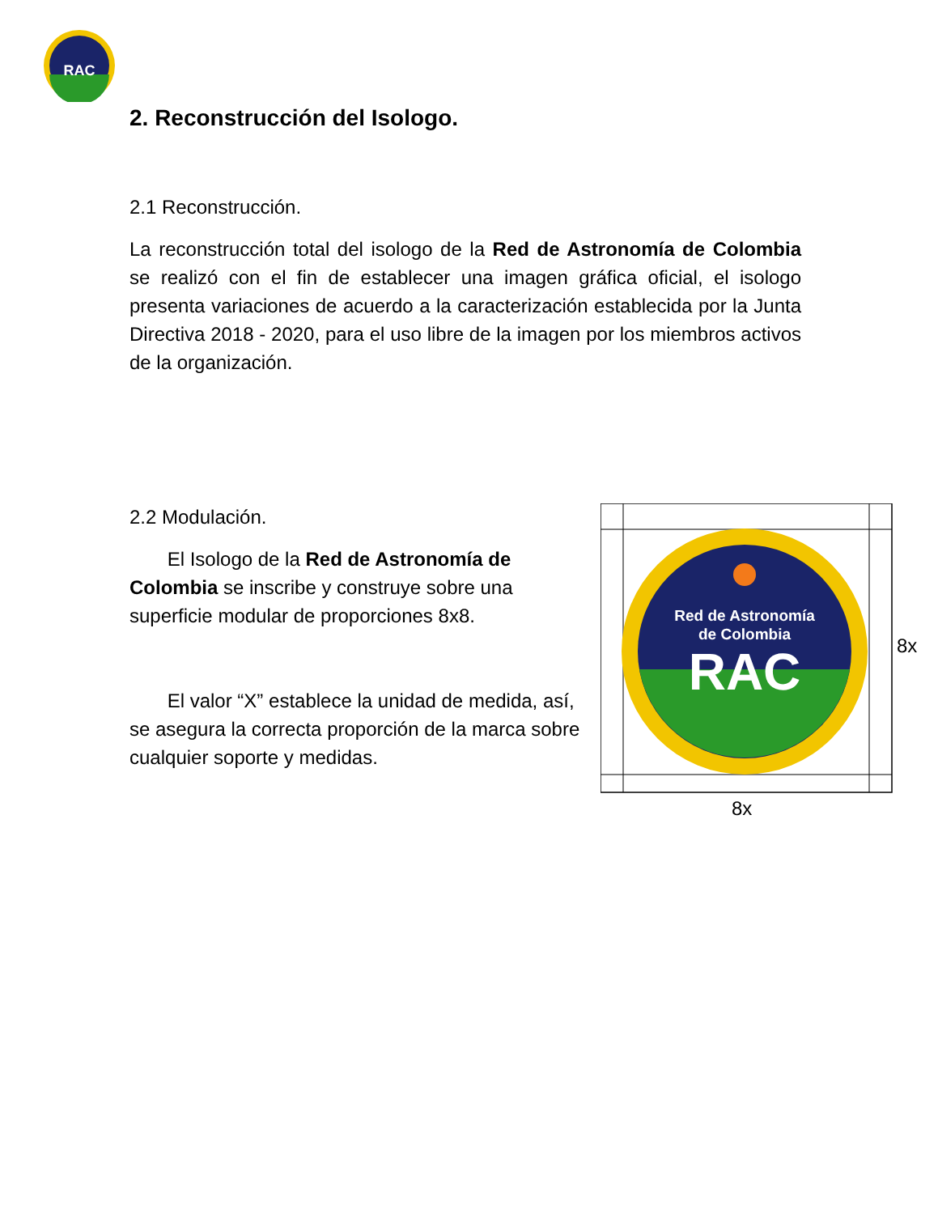RAC
2. Reconstrucción del Isologo.
2.1 Reconstrucción.
La reconstrucción total del isologo de la Red de Astronomía de Colombia se realizó con el fin de establecer una imagen gráfica oficial, el isologo presenta variaciones de acuerdo a la caracterización establecida por la Junta Directiva 2018 - 2020, para el uso libre de la imagen por los miembros activos de la organización.
2.2 Modulación.
El Isologo de la Red de Astronomía de Colombia se inscribe y construye sobre una superficie modular de proporciones 8x8.
El valor “X” establece la unidad de medida, así, se asegura la correcta proporción de la marca sobre cualquier soporte y medidas.
Red de Astronomía
de Colombia
RAC
8x
8x